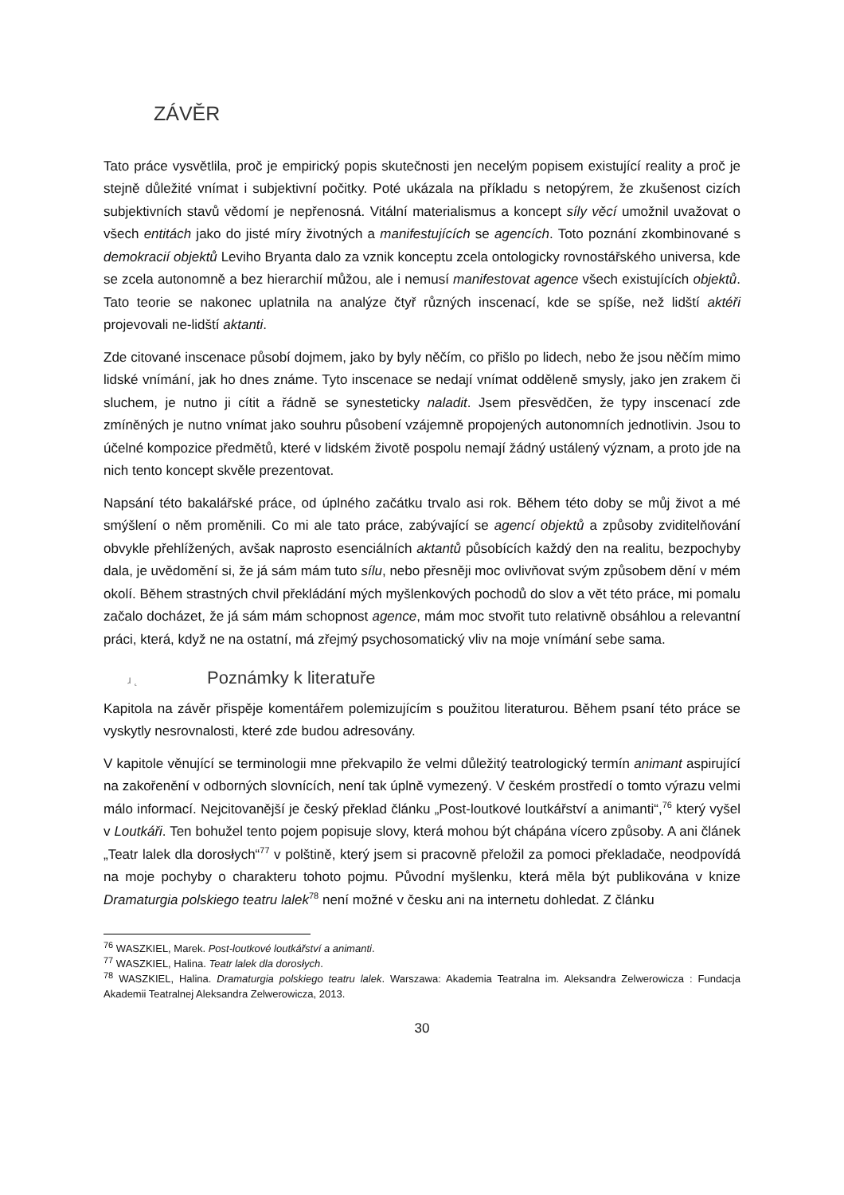ZÁVĚR
Tato práce vysvětlila, proč je empirický popis skutečnosti jen necelým popisem existující reality a proč je stejně důležité vnímat i subjektivní počitky. Poté ukázala na příkladu s netopýrem, že zkušenost cizích subjektivních stavů vědomí je nepřenosná. Vitální materialismus a koncept síly věcí umožnil uvažovat o všech entitách jako do jisté míry životných a manifestujících se agencích. Toto poznání zkombinované s demokracií objektů Leviho Bryanta dalo za vznik konceptu zcela ontologicky rovnostářského universa, kde se zcela autonomně a bez hierarchií můžou, ale i nemusí manifestovat agence všech existujících objektů. Tato teorie se nakonec uplatnila na analýze čtyř různých inscenací, kde se spíše, než lidští aktéři projevovali ne-lidští aktanti.
Zde citované inscenace působí dojmem, jako by byly něčím, co přišlo po lidech, nebo že jsou něčím mimo lidské vnímání, jak ho dnes známe. Tyto inscenace se nedají vnímat odděleně smysly, jako jen zrakem či sluchem, je nutno ji cítit a řádně se synesteticky naladit. Jsem přesvědčen, že typy inscenací zde zmíněných je nutno vnímat jako souhru působení vzájemně propojených autonomních jednotlivin. Jsou to účelné kompozice předmětů, které v lidském životě pospolu nemají žádný ustálený význam, a proto jde na nich tento koncept skvěle prezentovat.
Napsání této bakalářské práce, od úplného začátku trvalo asi rok. Během této doby se můj život a mé smýšlení o něm proměnili. Co mi ale tato práce, zabývající se agencí objektů a způsoby zviditelňování obvykle přehlížených, avšak naprosto esenciálních aktantů působících každý den na realitu, bezpochyby dala, je uvědomění si, že já sám mám tuto sílu, nebo přesněji moc ovlivňovat svým způsobem dění v mém okolí. Během strastných chvil překládání mých myšlenkových pochodů do slov a vět této práce, mi pomalu začalo docházet, že já sám mám schopnost agence, mám moc stvořit tuto relativně obsáhlou a relevantní práci, která, když ne na ostatní, má zřejmý psychosomatický vliv na moje vnímání sebe sama.
ɹ ˛ Poznámky k literatuře
Kapitola na závěr přispěje komentářem polemizujícím s použitou literaturou. Během psaní této práce se vyskytly nesrovnalosti, které zde budou adresovány.
V kapitole věnující se terminologii mne překvapilo že velmi důležitý teatrologický termín animant aspirující na zakořenění v odborných slovnících, není tak úplně vymezený. V českém prostředí o tomto výrazu velmi málo informací. Nejcitovanější je český překlad článku „Post-loutkové loutkářství a animanti“,<sup>76</sup> který vyšel v Loutkáři. Ten bohužel tento pojem popisuje slovy, která mohou být chápána vícero způsoby. A ani článek „Teatr lalek dla dorosłych“<sup>77</sup> v polštině, který jsem si pracovně přeložil za pomoci překladače, neodpovídá na moje pochyby o charakteru tohoto pojmu. Původní myšlenku, která měla být publikována v knize Dramaturgia polskiego teatru lalek<sup>78</sup> není možné v česku ani na internetu dohledat. Z článku
<sup>76</sup> WASZKIEL, Marek. Post-loutkové loutkářství a animanti.
<sup>77</sup> WASZKIEL, Halina. Teatr lalek dla dorosłych.
<sup>78</sup> WASZKIEL, Halina. Dramaturgia polskiego teatru lalek. Warszawa: Akademia Teatralna im. Aleksandra Zelwerowicza : Fundacja Akademii Teatralnej Aleksandra Zelwerowicza, 2013.
30